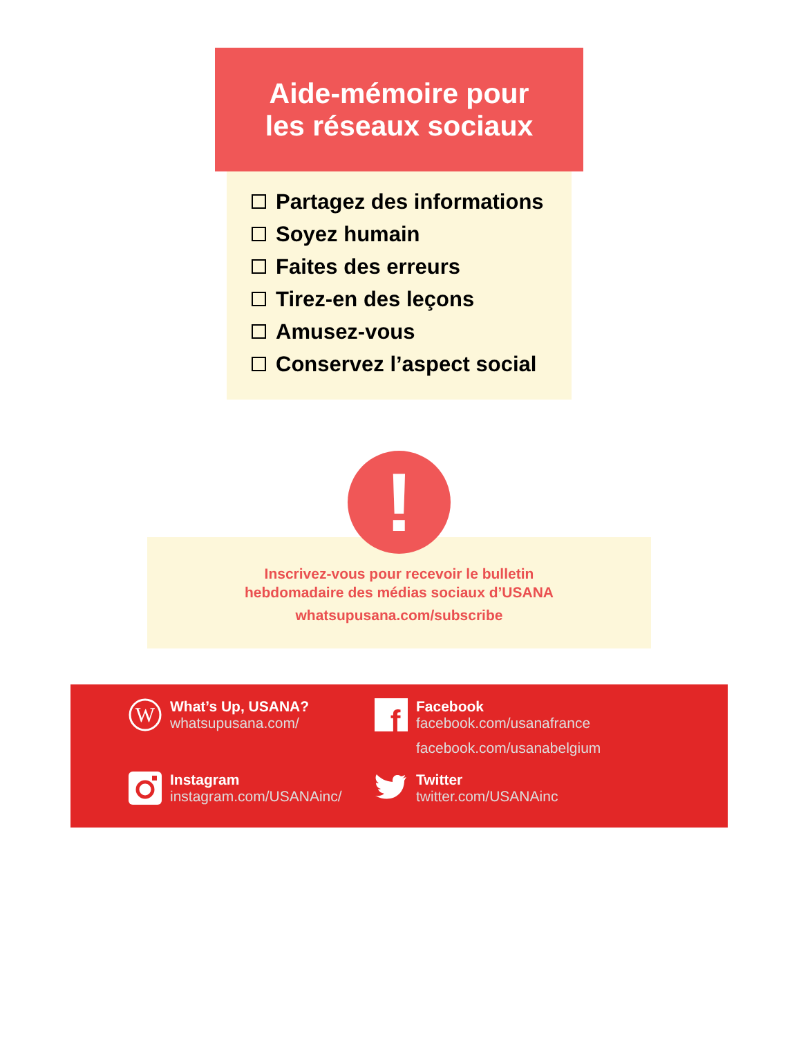Aide-mémoire pour
les réseaux sociaux
Partagez des informations
Soyez humain
Faites des erreurs
Tirez-en des leçons
Amusez-vous
Conservez l’aspect social
!
Inscrivez-vous pour recevoir le bulletin
hebdomadaire des médias sociaux d’USANA
whatsupusana.com/subscribe
W
What’s Up, USANA?
whatsupusana.com/
f
Facebook
facebook.com/usanafrance
facebook.com/usanabelgium
Instagram
instagram.com/USANAinc/
Twitter
twitter.com/USANAinc